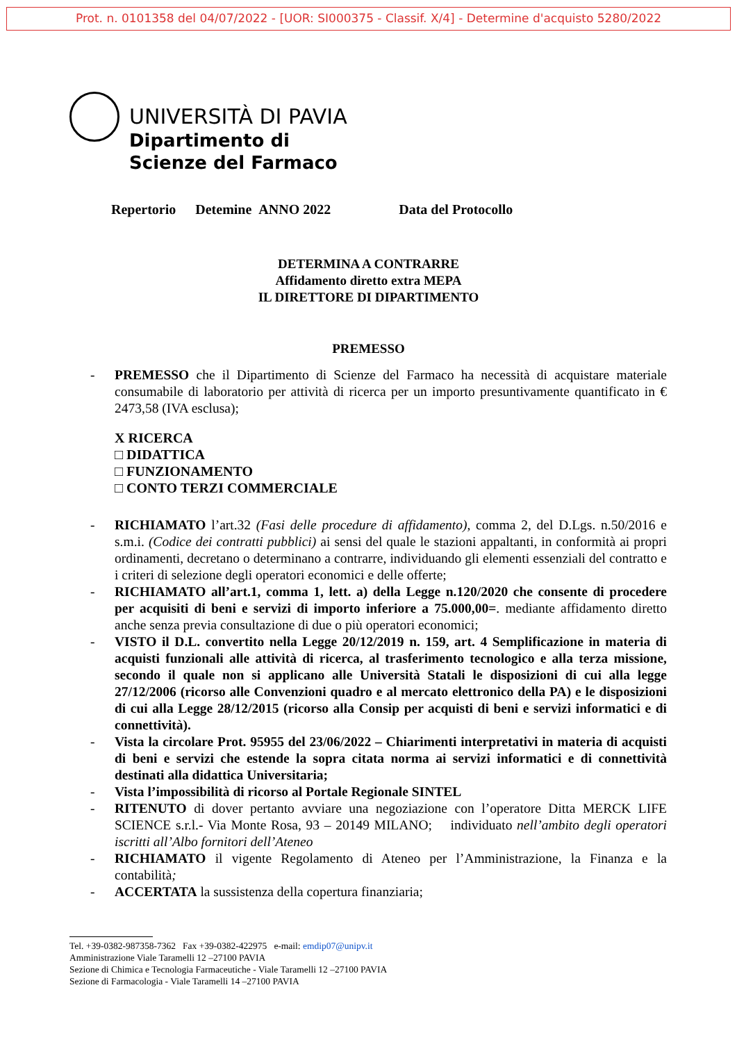Prot. n. 0101358 del 04/07/2022 - [UOR: SI000375 - Classif. X/4] - Determine d'acquisto 5280/2022
UNIVERSITÀ DI PAVIA
Dipartimento di
Scienze del Farmaco
Repertorio Detemine ANNO 2022 Data del Protocollo
DETERMINA A CONTRARRE
Affidamento diretto extra MEPA
IL DIRETTORE DI DIPARTIMENTO
PREMESSO
- PREMESSO che il Dipartimento di Scienze del Farmaco ha necessità di acquistare materiale consumabile di laboratorio per attività di ricerca per un importo presuntivamente quantificato in € 2473,58 (IVA esclusa);
X RICERCA
□ DIDATTICA
□ FUNZIONAMENTO
□ CONTO TERZI COMMERCIALE
- RICHIAMATO l’art.32 (Fasi delle procedure di affidamento), comma 2, del D.Lgs. n.50/2016 e s.m.i. (Codice dei contratti pubblici) ai sensi del quale le stazioni appaltanti, in conformità ai propri ordinamenti, decretano o determinano a contrarre, individuando gli elementi essenziali del contratto e i criteri di selezione degli operatori economici e delle offerte;
- RICHIAMATO all’art.1, comma 1, lett. a) della Legge n.120/2020 che consente di procedere per acquisiti di beni e servizi di importo inferiore a 75.000,00=. mediante affidamento diretto anche senza previa consultazione di due o più operatori economici;
- VISTO il D.L. convertito nella Legge 20/12/2019 n. 159, art. 4 Semplificazione in materia di acquisti funzionali alle attività di ricerca, al trasferimento tecnologico e alla terza missione, secondo il quale non si applicano alle Università Statali le disposizioni di cui alla legge 27/12/2006 (ricorso alle Convenzioni quadro e al mercato elettronico della PA) e le disposizioni di cui alla Legge 28/12/2015 (ricorso alla Consip per acquisti di beni e servizi informatici e di connettività).
- Vista la circolare Prot. 95955 del 23/06/2022 – Chiarimenti interpretativi in materia di acquisti di beni e servizi che estende la sopra citata norma ai servizi informatici e di connettività destinati alla didattica Universitaria;
- Vista l’impossibilità di ricorso al Portale Regionale SINTEL
- RITENUTO di dover pertanto avviare una negoziazione con l’operatore Ditta MERCK LIFE SCIENCE s.r.l.- Via Monte Rosa, 93 – 20149 MILANO; individuato nell’ambito degli operatori iscritti all’Albo fornitori dell’Ateneo
- RICHIAMATO il vigente Regolamento di Ateneo per l’Amministrazione, la Finanza e la contabilità;
- ACCERTATA la sussistenza della copertura finanziaria;
Tel. +39-0382-987358-7362 Fax +39-0382-422975 e-mail: emdip07@unipv.it
Amministrazione Viale Taramelli 12 –27100 PAVIA
Sezione di Chimica e Tecnologia Farmaceutiche - Viale Taramelli 12 –27100 PAVIA
Sezione di Farmacologia - Viale Taramelli 14 –27100 PAVIA